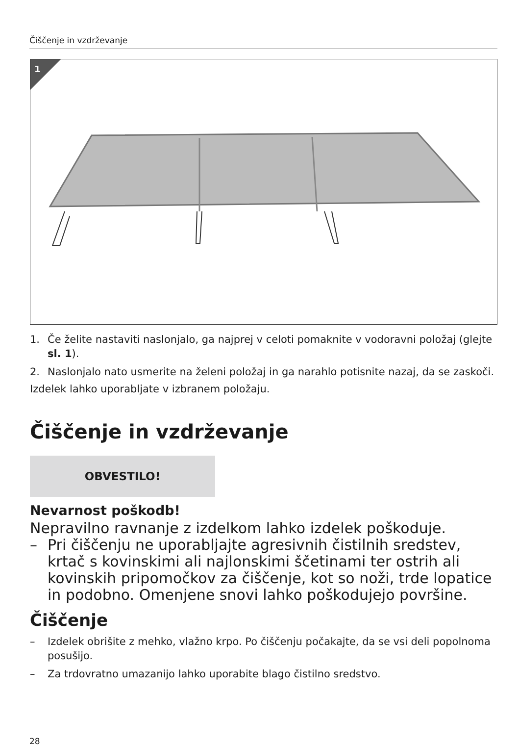Čiščenje in vzdrževanje
1
1. Če želite nastaviti naslonjalo, ga najprej v celoti pomaknite v vodoravni položaj (glejte sl. 1).
2. Naslonjalo nato usmerite na želeni položaj in ga narahlo potisnite nazaj, da se zaskoči.
Izdelek lahko uporabljate v izbranem položaju.
Čiščenje in vzdrževanje
OBVESTILO!
Nevarnost poškodb!
Nepravilno ravnanje z izdelkom lahko izdelek poškoduje.
– Pri čiščenju ne uporabljajte agresivnih čistilnih sredstev, krtač s kovinskimi ali najlonskimi ščetinami ter ostrih ali kovinskih pripomočkov za čiščenje, kot so noži, trde lopatice in podobno. Omenjene snovi lahko poškodujejo površine.
Čiščenje
– Izdelek obrišite z mehko, vlažno krpo. Po čiščenju počakajte, da se vsi deli popolnoma posušijo.
– Za trdovratno umazanijo lahko uporabite blago čistilno sredstvo.
28